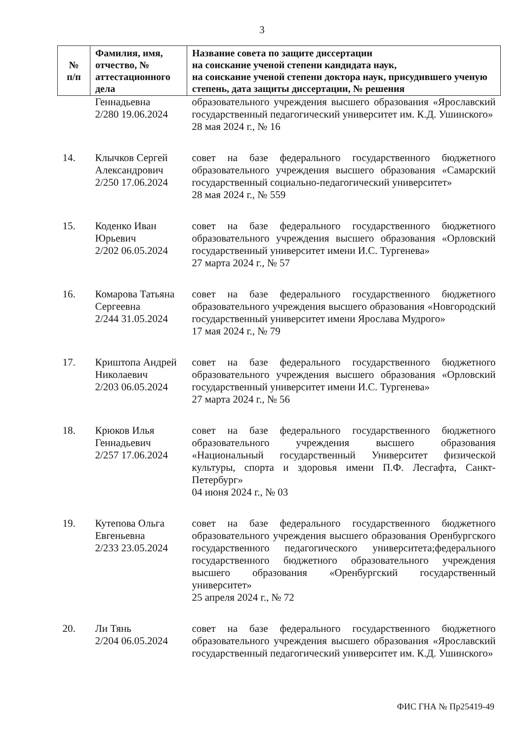3
| № п/п | Фамилия, имя, отчество, № аттестационного дела | Название совета по защите диссертации на соискание ученой степени кандидата наук, на соискание ученой степени доктора наук, присудившего ученую степень, дата защиты диссертации, № решения |
| --- | --- | --- |
| | Геннадьевна 2/280 19.06.2024 | образовательного учреждения высшего образования «Ярославский государственный педагогический университет им. К.Д. Ушинского» 28 мая 2024 г., № 16 |
| 14. | Клычков Сергей Александрович 2/250 17.06.2024 | совет на базе федерального государственного бюджетного образовательного учреждения высшего образования «Самарский государственный социально-педагогический университет» 28 мая 2024 г., № 559 |
| 15. | Коденко Иван Юрьевич 2/202 06.05.2024 | совет на базе федерального государственного бюджетного образовательного учреждения высшего образования «Орловский государственный университет имени И.С. Тургенева» 27 марта 2024 г., № 57 |
| 16. | Комарова Татьяна Сергеевна 2/244 31.05.2024 | совет на базе федерального государственного бюджетного образовательного учреждения высшего образования «Новгородский государственный университет имени Ярослава Мудрого» 17 мая 2024 г., № 79 |
| 17. | Криштопа Андрей Николаевич 2/203 06.05.2024 | совет на базе федерального государственного бюджетного образовательного учреждения высшего образования «Орловский государственный университет имени И.С. Тургенева» 27 марта 2024 г., № 56 |
| 18. | Крюков Илья Геннадьевич 2/257 17.06.2024 | совет на базе федерального государственного бюджетного образовательного учреждения высшего образования «Национальный государственный Университет физической культуры, спорта и здоровья имени П.Ф. Лесгафта, Санкт-Петербург» 04 июня 2024 г., № 03 |
| 19. | Кутепова Ольга Евгеньевна 2/233 23.05.2024 | совет на базе федерального государственного бюджетного образовательного учреждения высшего образования Оренбургского государственного педагогического университета;федерального государственного бюджетного образовательного учреждения высшего образования «Оренбургский государственный университет» 25 апреля 2024 г., № 72 |
| 20. | Ли Тянь 2/204 06.05.2024 | совет на базе федерального государственного бюджетного образовательного учреждения высшего образования «Ярославский государственный педагогический университет им. К.Д. Ушинского» |
ФИС ГНА № Пр25419-49